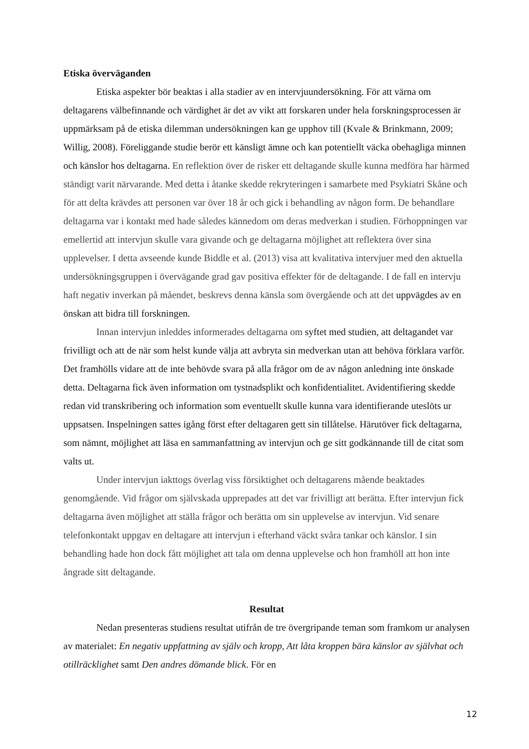Etiska överväganden
Etiska aspekter bör beaktas i alla stadier av en intervjuundersökning. För att värna om deltagarens välbefinnande och värdighet är det av vikt att forskaren under hela forskningsprocessen är uppmärksam på de etiska dilemman undersökningen kan ge upphov till (Kvale & Brinkmann, 2009; Willig, 2008). Föreliggande studie berör ett känsligt ämne och kan potentiellt väcka obehagliga minnen och känslor hos deltagarna. En reflektion över de risker ett deltagande skulle kunna medföra har härmed ständigt varit närvarande. Med detta i åtanke skedde rekryteringen i samarbete med Psykiatri Skåne och för att delta krävdes att personen var över 18 år och gick i behandling av någon form. De behandlare deltagarna var i kontakt med hade således kännedom om deras medverkan i studien. Förhoppningen var emellertid att intervjun skulle vara givande och ge deltagarna möjlighet att reflektera över sina upplevelser. I detta avseende kunde Biddle et al. (2013) visa att kvalitativa intervjuer med den aktuella undersökningsgruppen i övervägande grad gav positiva effekter för de deltagande. I de fall en intervju haft negativ inverkan på måendet, beskrevs denna känsla som övergående och att det uppvägdes av en önskan att bidra till forskningen.
Innan intervjun inleddes informerades deltagarna om syftet med studien, att deltagandet var frivilligt och att de när som helst kunde välja att avbryta sin medverkan utan att behöva förklara varför. Det framhölls vidare att de inte behövde svara på alla frågor om de av någon anledning inte önskade detta. Deltagarna fick även information om tystnadsplikt och konfidentialitet. Avidentifiering skedde redan vid transkribering och information som eventuellt skulle kunna vara identifierande uteslöts ur uppsatsen. Inspelningen sattes igång först efter deltagaren gett sin tillåtelse. Härutöver fick deltagarna, som nämnt, möjlighet att läsa en sammanfattning av intervjun och ge sitt godkännande till de citat som valts ut.
Under intervjun iakttogs överlag viss försiktighet och deltagarens mående beaktades genomgående. Vid frågor om självskada upprepades att det var frivilligt att berätta. Efter intervjun fick deltagarna även möjlighet att ställa frågor och berätta om sin upplevelse av intervjun. Vid senare telefonkontakt uppgav en deltagare att intervjun i efterhand väckt svåra tankar och känslor. I sin behandling hade hon dock fått möjlighet att tala om denna upplevelse och hon framhöll att hon inte ångrade sitt deltagande.
Resultat
Nedan presenteras studiens resultat utifrån de tre övergripande teman som framkom ur analysen av materialet: En negativ uppfattning av själv och kropp, Att låta kroppen bära känslor av självhat och otillräcklighet samt Den andres dömande blick. För en
12